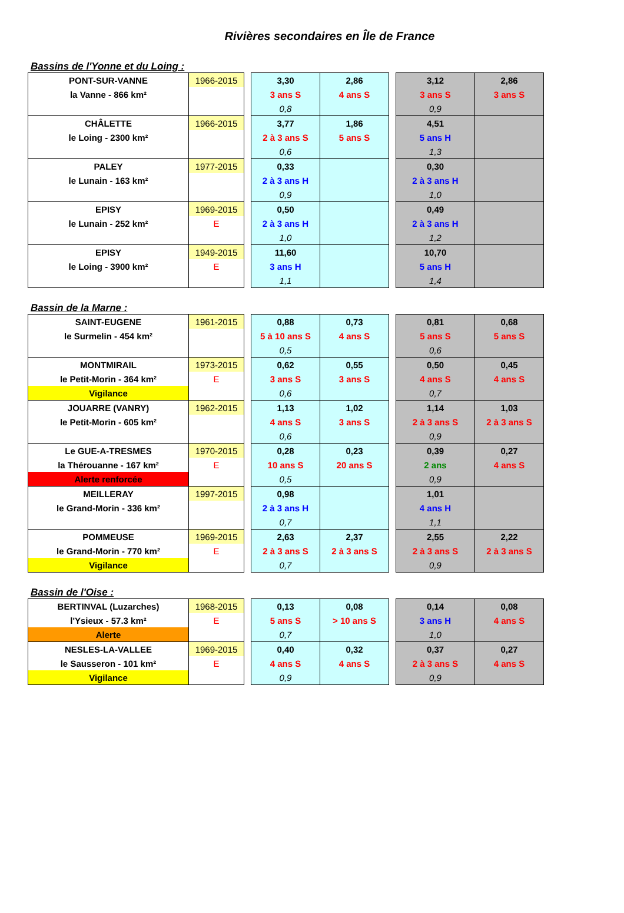Rivières secondaires en Île de France
Bassins de l'Yonne et du Loing :
| PONT-SUR-VANNE | 1966-2015 | | 3,30 | 2,86 | | 3,12 | 2,86 |
| la Vanne - 866 km² | | | 3 ans S | 4 ans S | | 3 ans S | 3 ans S |
| | | | 0,8 | | | 0,9 | |
| CHÂLETTE | 1966-2015 | | 3,77 | 1,86 | | 4,51 | |
| le Loing - 2300 km² | | | 2 à 3 ans S | 5 ans S | | 5 ans H | |
| | | | 0,6 | | | 1,3 | |
| PALEY | 1977-2015 | | 0,33 | | | 0,30 | |
| le Lunain - 163 km² | | | 2 à 3 ans H | | | 2 à 3 ans H | |
| | | | 0,9 | | | 1,0 | |
| EPISY | 1969-2015 | | 0,50 | | | 0,49 | |
| le Lunain - 252 km² | E | | 2 à 3 ans H | | | 2 à 3 ans H | |
| | | | 1,0 | | | 1,2 | |
| EPISY | 1949-2015 | | 11,60 | | | 10,70 | |
| le Loing - 3900 km² | E | | 3 ans H | | | 5 ans H | |
| | | | 1,1 | | | 1,4 | |
Bassin de la Marne :
| SAINT-EUGENE | 1961-2015 | | 0,88 | 0,73 | | 0,81 | 0,68 |
| le Surmelin - 454 km² | | | 5 à 10 ans S | 4 ans S | | 5 ans S | 5 ans S |
| | | | 0,5 | | | 0,6 | |
| MONTMIRAIL | 1973-2015 | | 0,62 | 0,55 | | 0,50 | 0,45 |
| le Petit-Morin - 364 km² | E | | 3 ans S | 3 ans S | | 4 ans S | 4 ans S |
| Vigilance | | | 0,6 | | | 0,7 | |
| JOUARRE (VANRY) | 1962-2015 | | 1,13 | 1,02 | | 1,14 | 1,03 |
| le Petit-Morin - 605 km² | | | 4 ans S | 3 ans S | | 2 à 3 ans S | 2 à 3 ans S |
| | | | 0,6 | | | 0,9 | |
| Le GUE-A-TRESMES | 1970-2015 | | 0,28 | 0,23 | | 0,39 | 0,27 |
| la Thérouanne - 167 km² | E | | 10 ans S | 20 ans S | | 2 ans | 4 ans S |
| Alerte renforcée | | | 0,5 | | | 0,9 | |
| MEILLERAY | 1997-2015 | | 0,98 | | | 1,01 | |
| le Grand-Morin - 336 km² | | | 2 à 3 ans H | | | 4 ans H | |
| | | | 0,7 | | | 1,1 | |
| POMMEUSE | 1969-2015 | | 2,63 | 2,37 | | 2,55 | 2,22 |
| le Grand-Morin - 770 km² | E | | 2 à 3 ans S | 2 à 3 ans S | | 2 à 3 ans S | 2 à 3 ans S |
| Vigilance | | | 0,7 | | | 0,9 | |
Bassin de l'Oise :
| BERTINVAL (Luzarches) | 1968-2015 | | 0,13 | 0,08 | | 0,14 | 0,08 |
| l'Ysieux - 57.3 km² | E | | 5 ans S | > 10 ans S | | 3 ans H | 4 ans S |
| Alerte | | | 0,7 | | | 1,0 | |
| NESLES-LA-VALLEE | 1969-2015 | | 0,40 | 0,32 | | 0,37 | 0,27 |
| le Sausseron - 101 km² | E | | 4 ans S | 4 ans S | | 2 à 3 ans S | 4 ans S |
| Vigilance | | | 0,9 | | | 0,9 | |